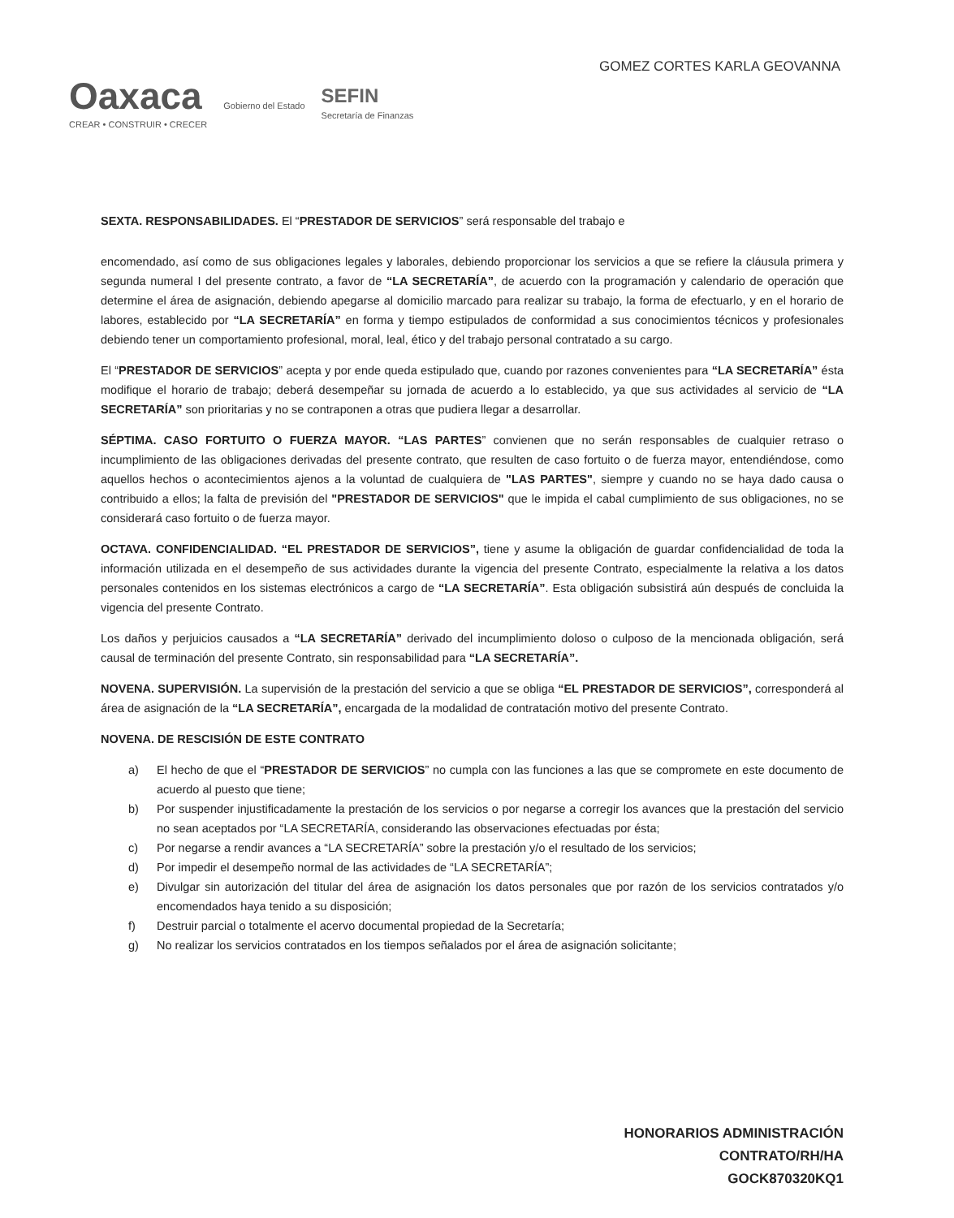Oaxaca
CREAR • CONSTRUIR • CRECER
Gobierno del Estado
SEFIN
Secretaría de Finanzas
GOMEZ CORTES KARLA GEOVANNA
SEXTA. RESPONSABILIDADES. El “PRESTADOR DE SERVICIOS” será responsable del trabajo e
encomendado, así como de sus obligaciones legales y laborales, debiendo proporcionar los servicios a que se refiere la cláusula primera y segunda numeral I del presente contrato, a favor de “LA SECRETARÍA”, de acuerdo con la programación y calendario de operación que determine el área de asignación, debiendo apegarse al domicilio marcado para realizar su trabajo, la forma de efectuarlo, y en el horario de labores, establecido por “LA SECRETARÍA” en forma y tiempo estipulados de conformidad a sus conocimientos técnicos y profesionales debiendo tener un comportamiento profesional, moral, leal, ético y del trabajo personal contratado a su cargo.
El “PRESTADOR DE SERVICIOS” acepta y por ende queda estipulado que, cuando por razones convenientes para “LA SECRETARÍA” ésta modifique el horario de trabajo; deberá desempeñar su jornada de acuerdo a lo establecido, ya que sus actividades al servicio de “LA SECRETARÍA” son prioritarias y no se contraponen a otras que pudiera llegar a desarrollar.
SÉPTIMA. CASO FORTUITO O FUERZA MAYOR. “LAS PARTES” convienen que no serán responsables de cualquier retraso o incumplimiento de las obligaciones derivadas del presente contrato, que resulten de caso fortuito o de fuerza mayor, entendiéndose, como aquellos hechos o acontecimientos ajenos a la voluntad de cualquiera de "LAS PARTES", siempre y cuando no se haya dado causa o contribuido a ellos; la falta de previsión del "PRESTADOR DE SERVICIOS" que le impida el cabal cumplimiento de sus obligaciones, no se considerará caso fortuito o de fuerza mayor.
OCTAVA. CONFIDENCIALIDAD. “EL PRESTADOR DE SERVICIOS”, tiene y asume la obligación de guardar confidencialidad de toda la información utilizada en el desempeño de sus actividades durante la vigencia del presente Contrato, especialmente la relativa a los datos personales contenidos en los sistemas electrónicos a cargo de “LA SECRETARÍA”. Esta obligación subsistirá aún después de concluida la vigencia del presente Contrato.
Los daños y perjuicios causados a “LA SECRETARÍA” derivado del incumplimiento doloso o culposo de la mencionada obligación, será causal de terminación del presente Contrato, sin responsabilidad para “LA SECRETARÍA”.
NOVENA. SUPERVISIÓN. La supervisión de la prestación del servicio a que se obliga “EL PRESTADOR DE SERVICIOS”, corresponderá al área de asignación de la “LA SECRETARÍA”, encargada de la modalidad de contratación motivo del presente Contrato.
NOVENA. DE RESCISIÓN DE ESTE CONTRATO
a) El hecho de que el “PRESTADOR DE SERVICIOS” no cumpla con las funciones a las que se compromete en este documento de acuerdo al puesto que tiene;
b) Por suspender injustificadamente la prestación de los servicios o por negarse a corregir los avances que la prestación del servicio no sean aceptados por “LA SECRETARÍA, considerando las observaciones efectuadas por ésta;
c) Por negarse a rendir avances a “LA SECRETARÍA” sobre la prestación y/o el resultado de los servicios;
d) Por impedir el desempeño normal de las actividades de “LA SECRETARÍA”;
e) Divulgar sin autorización del titular del área de asignación los datos personales que por razón de los servicios contratados y/o encomendados haya tenido a su disposición;
f) Destruir parcial o totalmente el acervo documental propiedad de la Secretaría;
g) No realizar los servicios contratados en los tiempos señalados por el área de asignación solicitante;
HONORARIOS ADMINISTRACIÓN
CONTRATO/RH/HA
GOCK870320KQ1